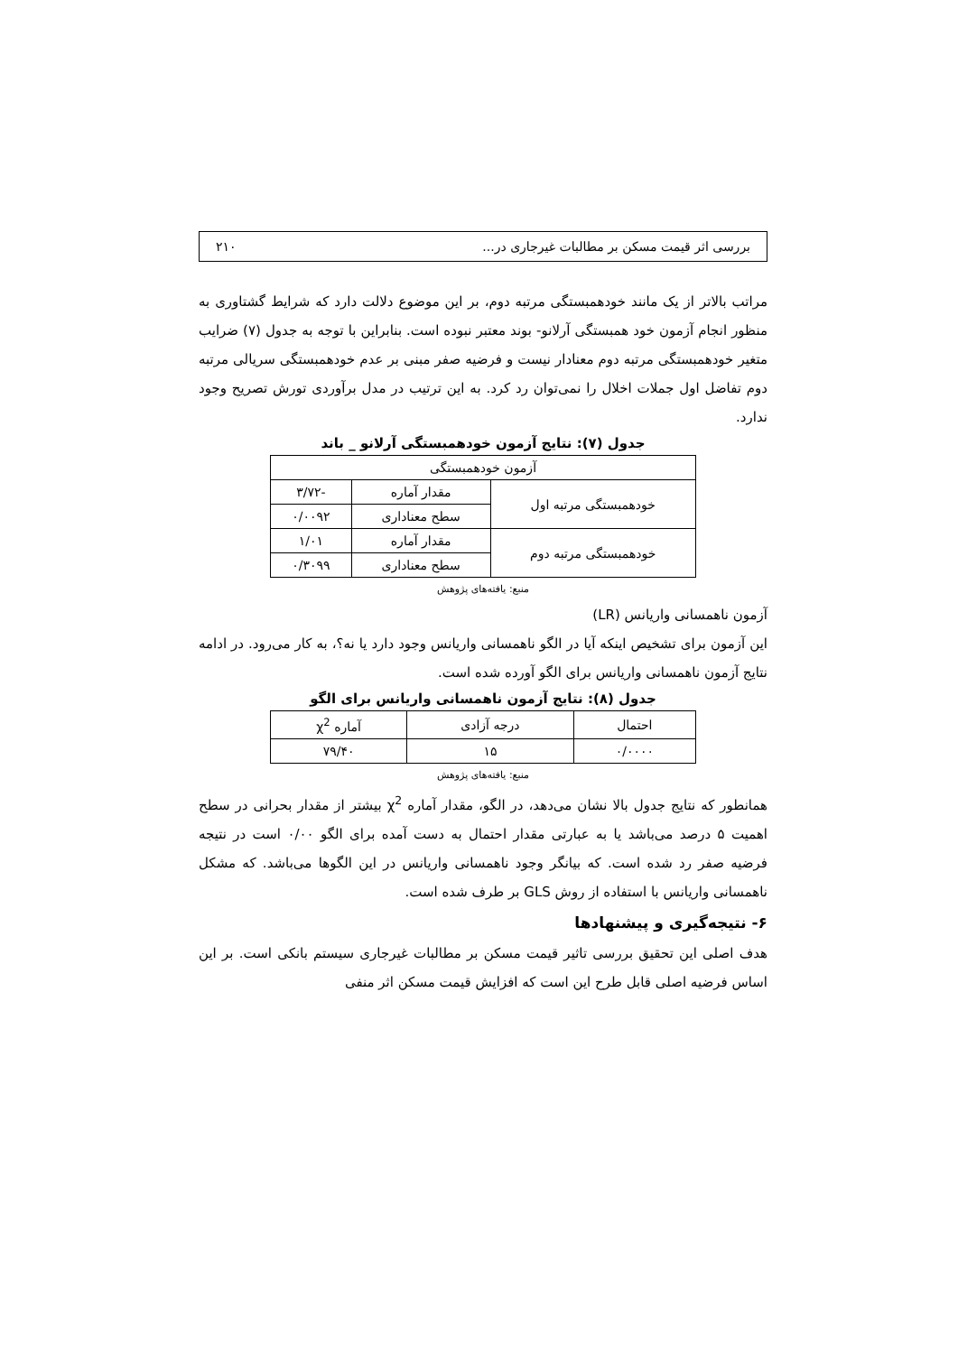بررسی اثر قیمت مسکن بر مطالبات غیرجاری در... ۲۱۰
مراتب بالاتر از یک مانند خودهمبستگی مرتبه دوم، بر این موضوع دلالت دارد که شرایط گشتاوری به منظور انجام آزمون خود همبستگی آرلانو- بوند معتبر نبوده است. بنابراین با توجه به جدول (۷) ضرایب متغیر خودهمبستگی مرتبه دوم معنادار نیست و فرضیه صفر مبنی بر عدم خودهمبستگی سریالی مرتبه دوم تفاضل اول جملات اخلال را نمی‌توان رد کرد. به این ترتیب در مدل برآوردی تورش تصریح وجود ندارد.
جدول (۷): نتایج آزمون خودهمبستگی آرلانو _ باند
| آزمون خودهمبستگی | | |
| --- | --- | --- |
| خودهمبستگی مرتبه اول | مقدار آماره | -۳/۷۲ |
| | سطح معناداری | ۰/۰۰۹۲ |
| خودهمبستگی مرتبه دوم | مقدار آماره | ۱/۰۱ |
| | سطح معناداری | ۰/۳۰۹۹ |
منبع: یافته‌های پژوهش
آزمون ناهمسانی واریانس (LR)
این آزمون برای تشخیص اینکه آیا در الگو ناهمسانی واریانس وجود دارد یا نه؟، به کار می‌رود. در ادامه نتایج آزمون ناهمسانی واریانس برای الگو آورده شده است.
جدول (۸): نتایج آزمون ناهمسانی واریانس برای الگو
| احتمال | درجه آزادی | آماره χ<sup>2</sup> |
| --- | --- | --- |
| ۰/۰۰۰۰ | ۱۵ | ۷۹/۴۰ |
منبع: یافته‌های پژوهش
همانطور که نتایج جدول بالا نشان می‌دهد، در الگو، مقدار آماره χ<sup>2</sup> بیشتر از مقدار بحرانی در سطح اهمیت ۵ درصد می‌باشد یا به عبارتی مقدار احتمال به دست آمده برای الگو ۰/۰۰ است در نتیجه فرضیه صفر رد شده است. که بیانگر وجود ناهمسانی واریانس در این الگوها می‌باشد. که مشکل ناهمسانی واریانس با استفاده از روش GLS بر طرف شده است.
۶- نتیجه‌گیری و پیشنهادها
هدف اصلی این تحقیق بررسی تاثیر قیمت مسکن بر مطالبات غیرجاری سیستم بانکی است. بر این اساس فرضیه اصلی قابل طرح این است که افزایش قیمت مسکن اثر منفی